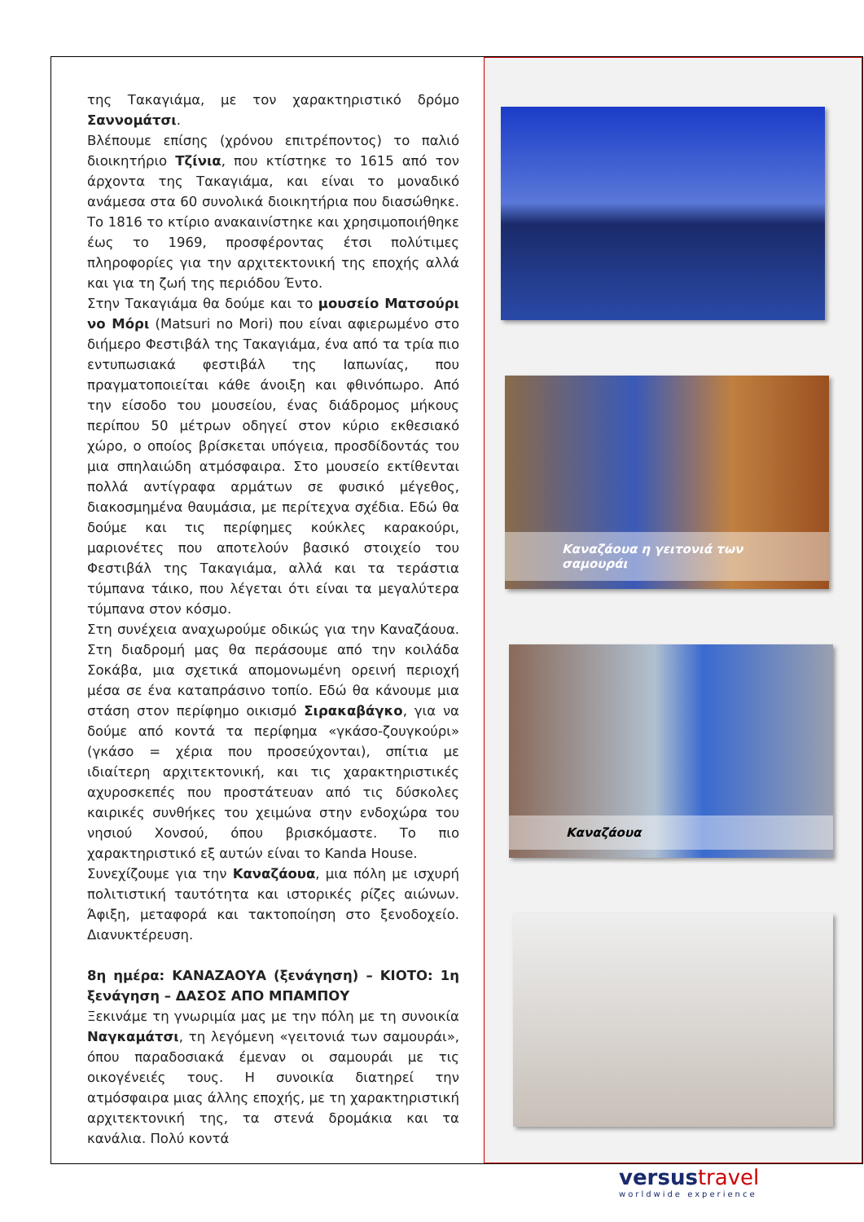της Τακαγιάμα, με τον χαρακτηριστικό δρόμο Σαννομάτσι.
Βλέπουμε επίσης (χρόνου επιτρέποντος) το παλιό διοικητήριο Τζίνια, που κτίστηκε το 1615 από τον άρχοντα της Τακαγιάμα, και είναι το μοναδικό ανάμεσα στα 60 συνολικά διοικητήρια που διασώθηκε. Το 1816 το κτίριο ανακαινίστηκε και χρησιμοποιήθηκε έως το 1969, προσφέροντας έτσι πολύτιμες πληροφορίες για την αρχιτεκτονική της εποχής αλλά και για τη ζωή της περιόδου Έντο.
Στην Τακαγιάμα θα δούμε και το μουσείο Ματσούρι νο Μόρι (Matsuri no Mori) που είναι αφιερωμένο στο διήμερο Φεστιβάλ της Τακαγιάμα, ένα από τα τρία πιο εντυπωσιακά φεστιβάλ της Ιαπωνίας, που πραγματοποιείται κάθε άνοιξη και φθινόπωρο. Από την είσοδο του μουσείου, ένας διάδρομος μήκους περίπου 50 μέτρων οδηγεί στον κύριο εκθεσιακό χώρο, ο οποίος βρίσκεται υπόγεια, προσδίδοντάς του μια σπηλαιώδη ατμόσφαιρα. Στο μουσείο εκτίθενται πολλά αντίγραφα αρμάτων σε φυσικό μέγεθος, διακοσμημένα θαυμάσια, με περίτεχνα σχέδια. Εδώ θα δούμε και τις περίφημες κούκλες καρακούρι, μαριονέτες που αποτελούν βασικό στοιχείο του Φεστιβάλ της Τακαγιάμα, αλλά και τα τεράστια τύμπανα τάικο, που λέγεται ότι είναι τα μεγαλύτερα τύμπανα στον κόσμο.
Στη συνέχεια αναχωρούμε οδικώς για την Καναζάουα. Στη διαδρομή μας θα περάσουμε από την κοιλάδα Σοκάβα, μια σχετικά απομονωμένη ορεινή περιοχή μέσα σε ένα καταπράσινο τοπίο. Εδώ θα κάνουμε μια στάση στον περίφημο οικισμό Σιρακαβάγκο, για να δούμε από κοντά τα περίφημα «γκάσο-ζουγκούρι» (γκάσο = χέρια που προσεύχονται), σπίτια με ιδιαίτερη αρχιτεκτονική, και τις χαρακτηριστικές αχυροσκεπές που προστάτευαν από τις δύσκολες καιρικές συνθήκες του χειμώνα στην ενδοχώρα του νησιού Χονσού, όπου βρισκόμαστε. Το πιο χαρακτηριστικό εξ αυτών είναι το Kanda House.
Συνεχίζουμε για την Καναζάουα, μια πόλη με ισχυρή πολιτιστική ταυτότητα και ιστορικές ρίζες αιώνων. Άφιξη, μεταφορά και τακτοποίηση στο ξενοδοχείο. Διανυκτέρευση.
8η ημέρα: ΚΑΝΑΖΑΟΥΑ (ξενάγηση) – ΚΙΟΤΟ: 1η ξενάγηση – ΔΑΣΟΣ ΑΠΟ ΜΠΑΜΠΟΥ
Ξεκινάμε τη γνωριμία μας με την πόλη με τη συνοικία Ναγκαμάτσι, τη λεγόμενη «γειτονιά των σαμουράι», όπου παραδοσιακά έμεναν οι σαμουράι με τις οικογένειές τους. Η συνοικία διατηρεί την ατμόσφαιρα μιας άλλης εποχής, με τη χαρακτηριστική αρχιτεκτονική της, τα στενά δρομάκια και τα κανάλια. Πολύ κοντά
Καναζάουα η γειτονιά των σαμουράι
Καναζάουα
versustravel
worldwide experience